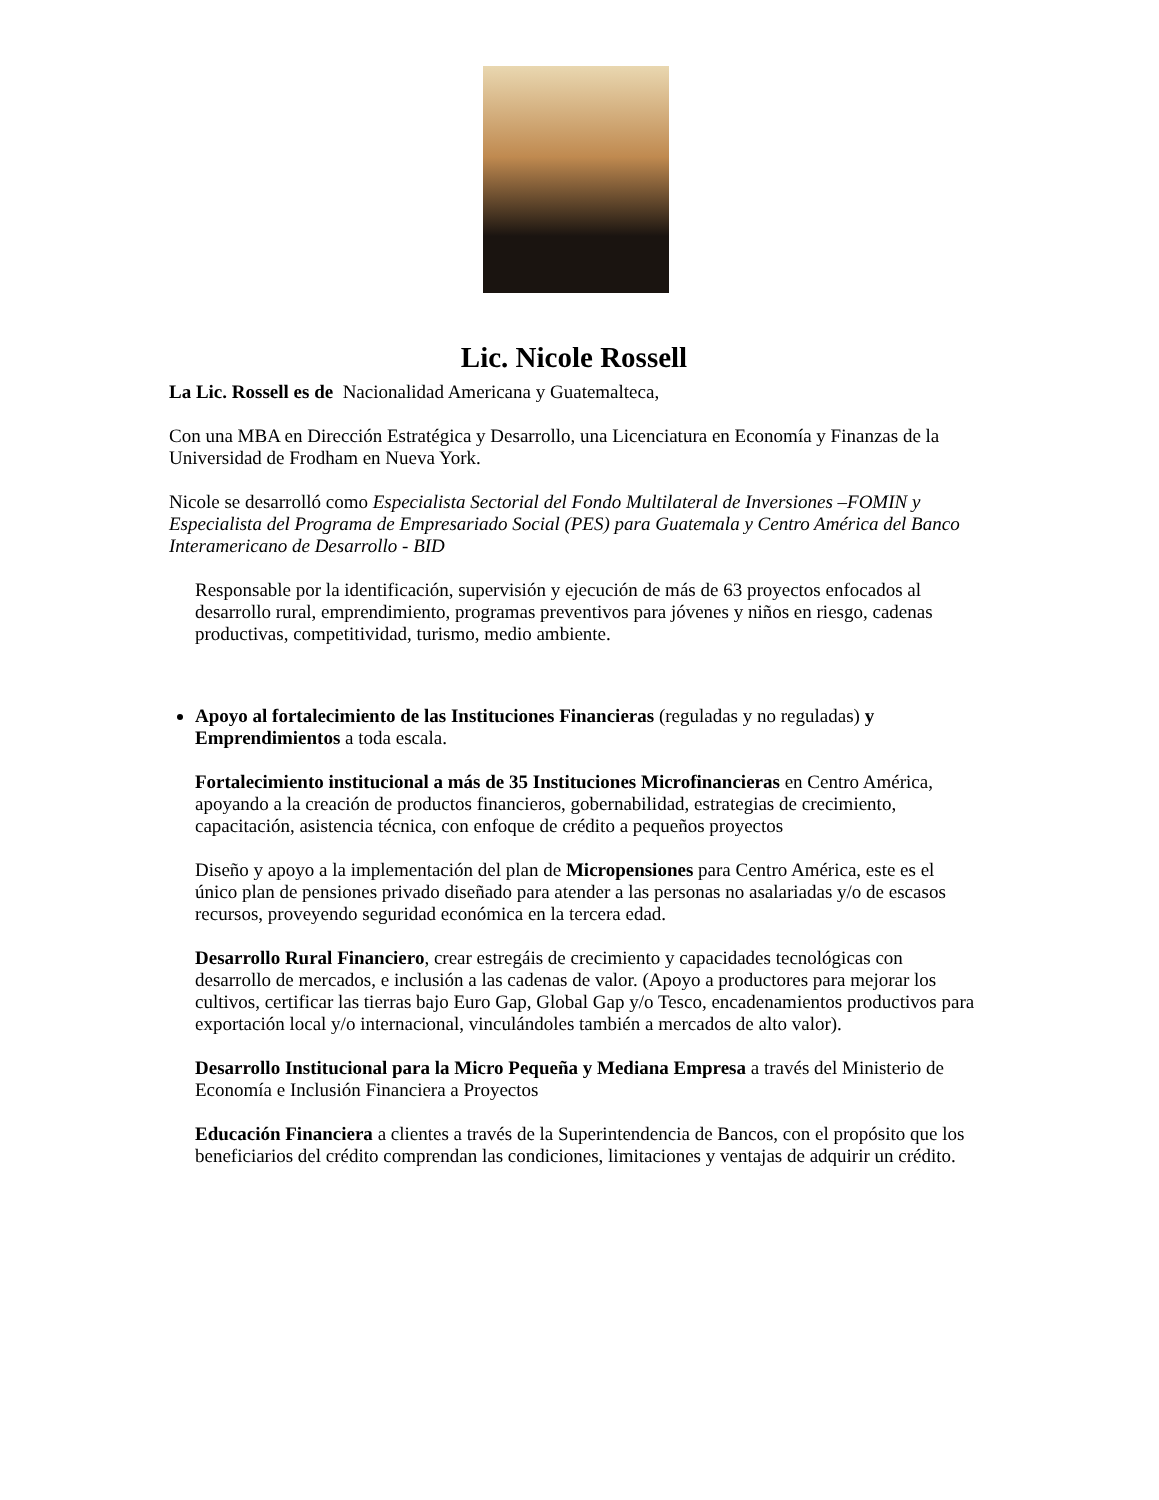Lic. Nicole Rossell
La Lic. Rossell es de Nacionalidad Americana y Guatemalteca,
Con una MBA en Dirección Estratégica y Desarrollo, una Licenciatura en Economía y Finanzas de la Universidad de Frodham en Nueva York.
Nicole se desarrolló como Especialista Sectorial del Fondo Multilateral de Inversiones –FOMIN y Especialista del Programa de Empresariado Social (PES) para Guatemala y Centro América del Banco Interamericano de Desarrollo - BID
Responsable por la identificación, supervisión y ejecución de más de 63 proyectos enfocados al desarrollo rural, emprendimiento, programas preventivos para jóvenes y niños en riesgo, cadenas productivas, competitividad, turismo, medio ambiente.
Apoyo al fortalecimiento de las Instituciones Financieras (reguladas y no reguladas) y Emprendimientos a toda escala.
Fortalecimiento institucional a más de 35 Instituciones Microfinancieras en Centro América, apoyando a la creación de productos financieros, gobernabilidad, estrategias de crecimiento, capacitación, asistencia técnica, con enfoque de crédito a pequeños proyectos
Diseño y apoyo a la implementación del plan de Micropensiones para Centro América, este es el único plan de pensiones privado diseñado para atender a las personas no asalariadas y/o de escasos recursos, proveyendo seguridad económica en la tercera edad.
Desarrollo Rural Financiero, crear estregáis de crecimiento y capacidades tecnológicas con desarrollo de mercados, e inclusión a las cadenas de valor. (Apoyo a productores para mejorar los cultivos, certificar las tierras bajo Euro Gap, Global Gap y/o Tesco, encadenamientos productivos para exportación local y/o internacional, vinculándoles también a mercados de alto valor).
Desarrollo Institucional para la Micro Pequeña y Mediana Empresa a través del Ministerio de Economía e Inclusión Financiera a Proyectos
Educación Financiera a clientes a través de la Superintendencia de Bancos, con el propósito que los beneficiarios del crédito comprendan las condiciones, limitaciones y ventajas de adquirir un crédito.